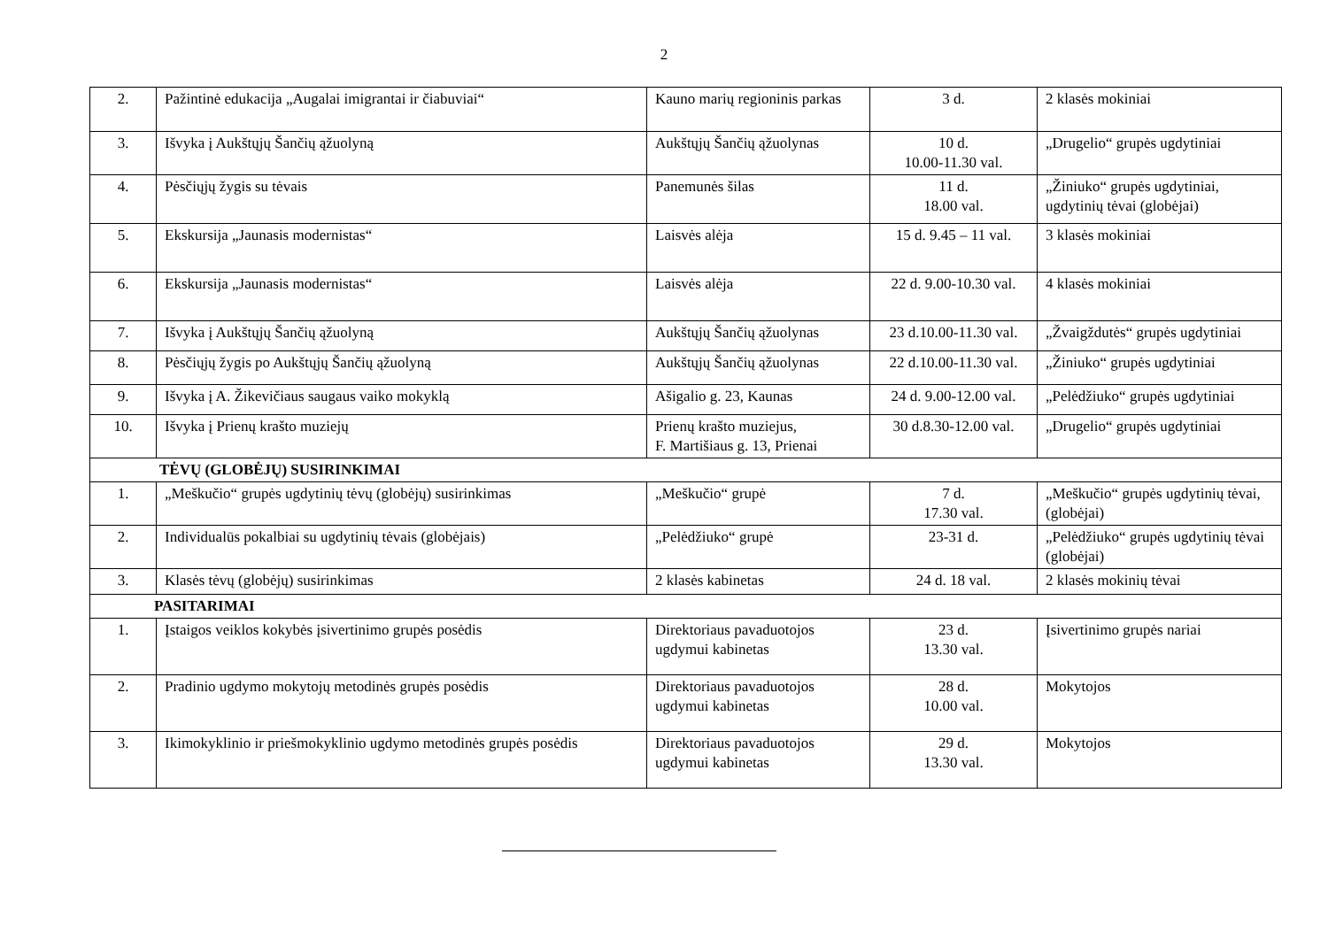2
| 2. | Pažintinė edukacija „Augalai imigrantai ir čiabuviai“ | Kauno marių regioninis parkas | 3 d. | 2 klasės mokiniai |
| 3. | Išvyka į Aukštųjų Šančių ąžuolyną | Aukštųjų Šančių ąžuolynas | 10 d. 10.00-11.30 val. | „Drugelio“ grupės ugdytiniai |
| 4. | Pėsčiųjų žygis su tėvais | Panemunės šilas | 11 d. 18.00 val. | „Žiniuko“ grupės ugdytiniai, ugdytinių tėvai (globėjai) |
| 5. | Ekskursija „Jaunasis modernistas“ | Laisvės alėja | 15 d. 9.45 – 11 val. | 3 klasės mokiniai |
| 6. | Ekskursija „Jaunasis modernistas“ | Laisvės alėja | 22 d. 9.00-10.30 val. | 4 klasės mokiniai |
| 7. | Išvyka į Aukštųjų Šančių ąžuolyną | Aukštųjų Šančių ąžuolynas | 23 d.10.00-11.30 val. | „Žvaigždutės“ grupės ugdytiniai |
| 8. | Pėsčiųjų žygis po Aukštųjų Šančių ąžuolyną | Aukštųjų Šančių ąžuolynas | 22 d.10.00-11.30 val. | „Žiniuko“ grupės ugdytiniai |
| 9. | Išvyka į A. Žikevičiaus saugaus vaiko mokyklą | Ašigalio g. 23, Kaunas | 24 d. 9.00-12.00 val. | „Pelėdžiuko“ grupės ugdytiniai |
| 10. | Išvyka į Prienų krašto muziejų | Prienų krašto muziejus, F. Martišiaus g. 13, Prienai | 30 d.8.30-12.00 val. | „Drugelio“ grupės ugdytiniai |
| TĖVŲ (GLOBĖJŲ) SUSIRINKIMAI | | | | |
| 1. | „Meškučio“ grupės ugdytinių tėvų (globėjų) susirinkimas | „Meškučio“ grupė | 7 d. 17.30 val. | „Meškučio“ grupės ugdytinių tėvai, (globėjai) |
| 2. | Individualūs pokalbiai su ugdytinių tėvais (globėjais) | „Pelėdžiuko“ grupė | 23-31 d. | „Pelėdžiuko“ grupės ugdytinių tėvai (globėjai) |
| 3. | Klasės tėvų (globėjų) susirinkimas | 2 klasės kabinetas | 24 d. 18 val. | 2 klasės mokinių tėvai |
| PASITARIMAI | | | | |
| 1. | Įstaigos veiklos kokybės įsivertinimo grupės posėdis | Direktoriaus pavaduotojos ugdymui kabinetas | 23 d. 13.30 val. | Įsivertinimo grupės nariai |
| 2. | Pradinio ugdymo mokytojų metodinės grupės posėdis | Direktoriaus pavaduotojos ugdymui kabinetas | 28 d. 10.00 val. | Mokytojos |
| 3. | Ikimokyklinio ir priešmokyklinio ugdymo metodinės grupės posėdis | Direktoriaus pavaduotojos ugdymui kabinetas | 29 d. 13.30 val. | Mokytojos |